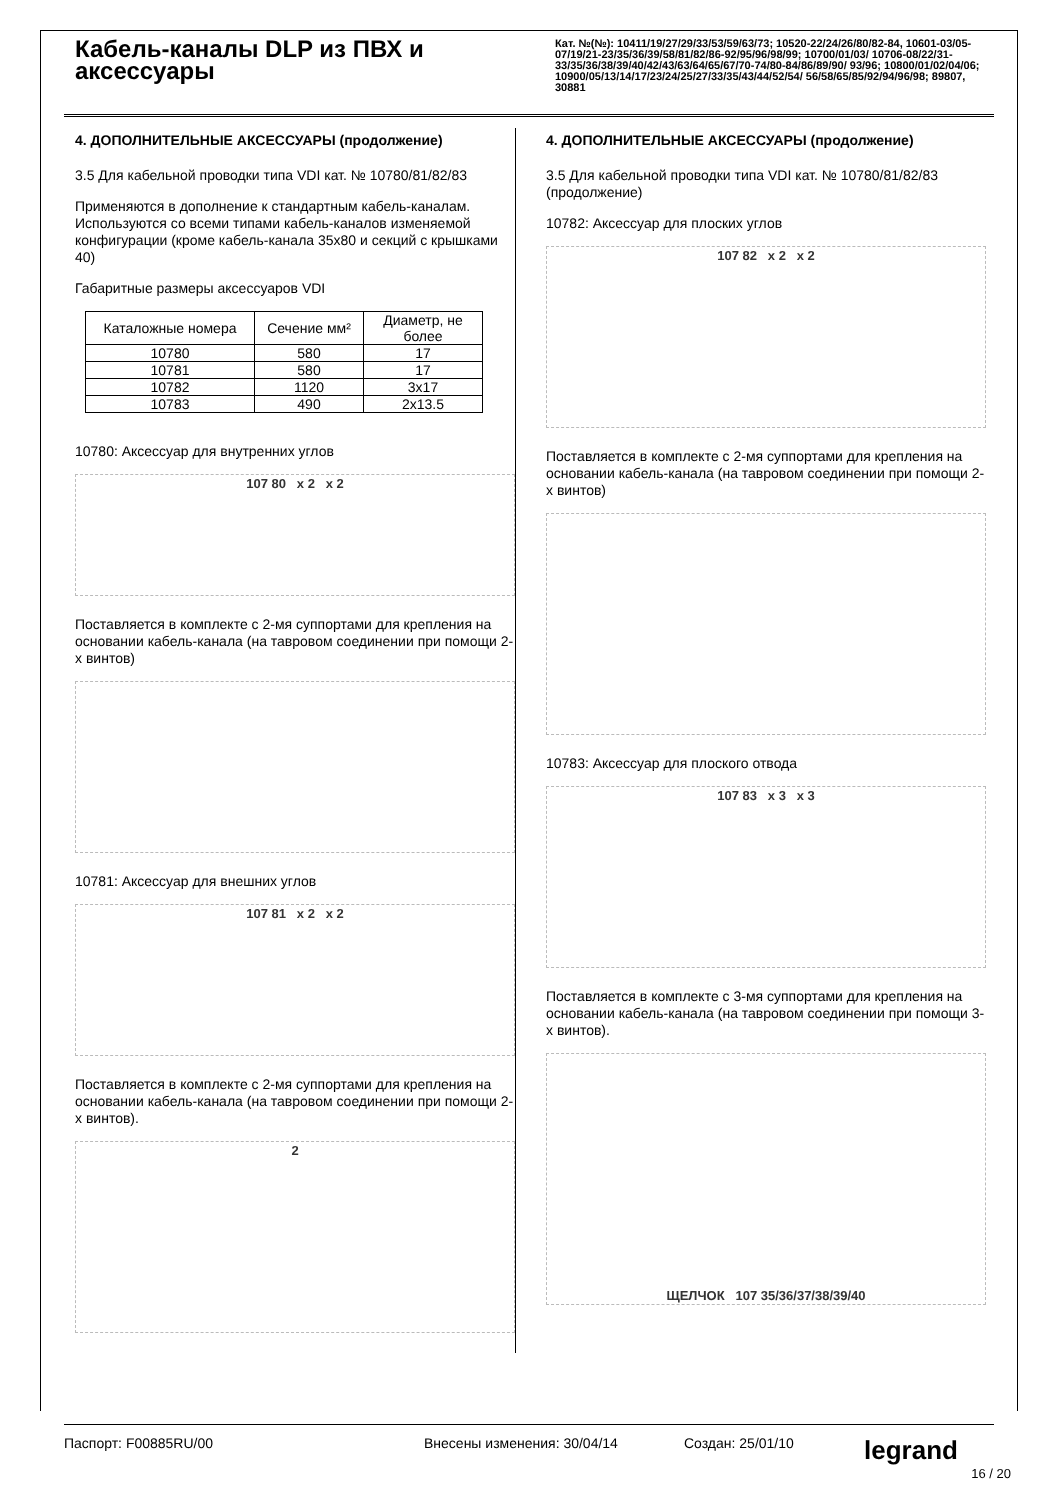Кабель-каналы DLP из ПВХ и аксессуары
Кат. №(№): 10411/19/27/29/33/53/59/63/73; 10520-22/24/26/80/82-84, 10601-03/05-07/19/21-23/35/36/39/58/81/82/86-92/95/96/98/99; 10700/01/03/ 10706-08/22/31-33/35/36/38/39/40/42/43/63/64/65/67/70-74/80-84/86/89/90/ 93/96; 10800/01/02/04/06; 10900/05/13/14/17/23/24/25/27/33/35/43/44/52/54/ 56/58/65/85/92/94/96/98; 89807, 30881
4. ДОПОЛНИТЕЛЬНЫЕ АКСЕССУАРЫ (продолжение)
3.5 Для кабельной проводки типа VDI кат. № 10780/81/82/83
Применяются в дополнение к стандартным кабель-каналам. Используются со всеми типами кабель-каналов изменяемой конфигурации (кроме кабель-канала 35x80 и секций с крышками 40)
Габаритные размеры аксессуаров VDI
| Каталожные номера | Сечение мм² | Диаметр, не более |
| --- | --- | --- |
| 10780 | 580 | 17 |
| 10781 | 580 | 17 |
| 10782 | 1120 | 3x17 |
| 10783 | 490 | 2x13.5 |
10780: Аксессуар для внутренних углов
107 80 x 2 x 2
Поставляется в комплекте с 2-мя суппортами для крепления на основании кабель-канала (на тавровом соединении при помощи 2-х винтов)
10781: Аксессуар для внешних углов
107 81 x 2 x 2
Поставляется в комплекте с 2-мя суппортами для крепления на основании кабель-канала (на тавровом соединении при помощи 2-х винтов).
2
4. ДОПОЛНИТЕЛЬНЫЕ АКСЕССУАРЫ (продолжение)
3.5 Для кабельной проводки типа VDI кат. № 10780/81/82/83 (продолжение)
10782: Аксессуар для плоских углов
107 82 x 2 x 2
Поставляется в комплекте с 2-мя суппортами для крепления на основании кабель-канала (на тавровом соединении при помощи 2-х винтов)
10783: Аксессуар для плоского отвода
107 83 x 3 x 3
Поставляется в комплекте с 3-мя суппортами для крепления на основании кабель-канала (на тавровом соединении при помощи 3-х винтов).
ЩЕЛЧОК 107 35/36/37/38/39/40
Паспорт: F00885RU/00 Внесены изменения: 30/04/14 Создан: 25/01/10 legrand
16 / 20